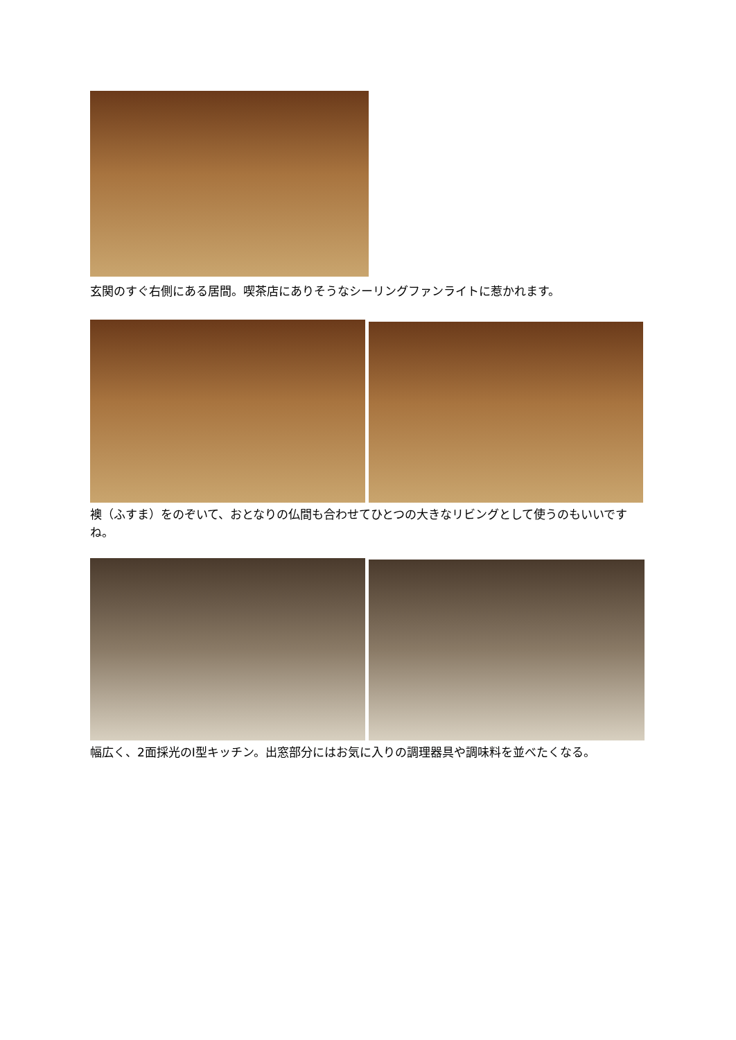玄関のすぐ右側にある居間。喫茶店にありそうなシーリングファンライトに惹かれます。
襖（ふすま）をのぞいて、おとなりの仏間も合わせてひとつの大きなリビングとして使うのもいいですね。
幅広く、2面採光のI型キッチン。出窓部分にはお気に入りの調理器具や調味料を並べたくなる。